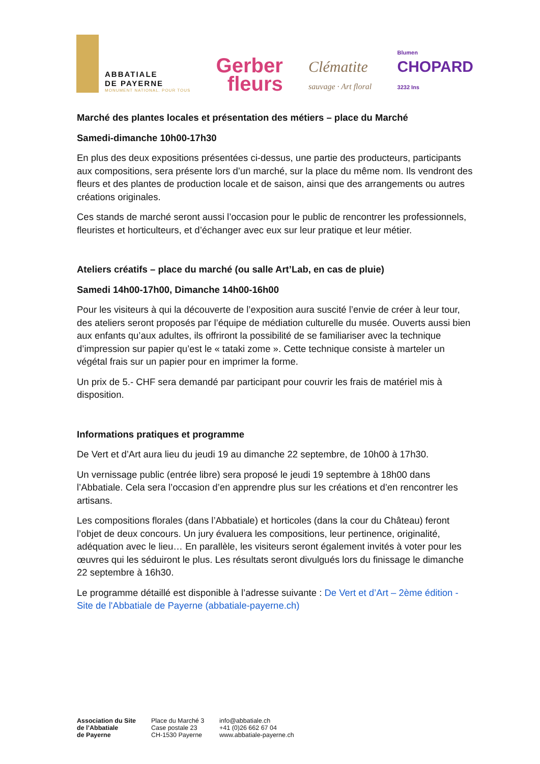ABBATIALE
DE PAYERNE
MONUMENT NATIONAL. POUR TOUS
Gerber
fleurs
Clématite
sauvage · Art floral
Blumen
CHOPARD
3232 Ins
Marché des plantes locales et présentation des métiers – place du Marché
Samedi-dimanche 10h00-17h30
En plus des deux expositions présentées ci-dessus, une partie des producteurs, participants aux compositions, sera présente lors d’un marché, sur la place du même nom. Ils vendront des fleurs et des plantes de production locale et de saison, ainsi que des arrangements ou autres créations originales.
Ces stands de marché seront aussi l’occasion pour le public de rencontrer les professionnels, fleuristes et horticulteurs, et d’échanger avec eux sur leur pratique et leur métier.
Ateliers créatifs – place du marché (ou salle Art’Lab, en cas de pluie)
Samedi 14h00-17h00, Dimanche 14h00-16h00
Pour les visiteurs à qui la découverte de l’exposition aura suscité l’envie de créer à leur tour, des ateliers seront proposés par l’équipe de médiation culturelle du musée. Ouverts aussi bien aux enfants qu’aux adultes, ils offriront la possibilité de se familiariser avec la technique d’impression sur papier qu’est le « tataki zome ». Cette technique consiste à marteler un végétal frais sur un papier pour en imprimer la forme.
Un prix de 5.- CHF sera demandé par participant pour couvrir les frais de matériel mis à disposition.
Informations pratiques et programme
De Vert et d’Art aura lieu du jeudi 19 au dimanche 22 septembre, de 10h00 à 17h30.
Un vernissage public (entrée libre) sera proposé le jeudi 19 septembre à 18h00 dans l’Abbatiale. Cela sera l’occasion d’en apprendre plus sur les créations et d’en rencontrer les artisans.
Les compositions florales (dans l’Abbatiale) et horticoles (dans la cour du Château) feront l’objet de deux concours. Un jury évaluera les compositions, leur pertinence, originalité, adéquation avec le lieu… En parallèle, les visiteurs seront également invités à voter pour les œuvres qui les séduiront le plus. Les résultats seront divulgués lors du finissage le dimanche 22 septembre à 16h30.
Le programme détaillé est disponible à l’adresse suivante : De Vert et d’Art – 2ème édition - Site de l'Abbatiale de Payerne (abbatiale-payerne.ch)
Association du Site
de l’Abbatiale
de Payerne
Place du Marché 3
Case postale 23
CH-1530 Payerne
info@abbatiale.ch
+41 (0)26 662 67 04
www.abbatiale-payerne.ch